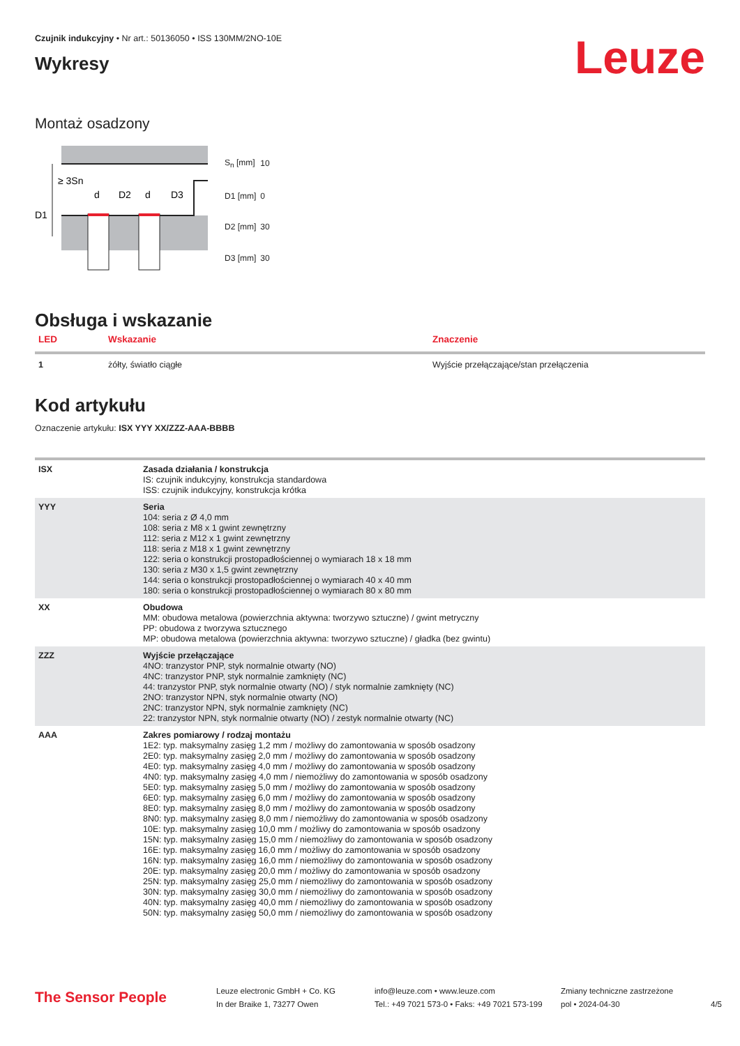Czujnik indukcyjny • Nr art.: 50136050 • ISS 130MM/2NO-10E
Wykresy
Leuze
Montaż osadzony
≥ 3Sn
d
D2
d
D3
D1
| S<sub>n</sub> [mm] | 10 |
| D1 [mm] | 0 |
| D2 [mm] | 30 |
| D3 [mm] | 30 |
Obsługa i wskazanie
| LED | Wskazanie | Znaczenie |
| --- | --- | --- |
| 1 | żółty, światło ciągłe | Wyjście przełączające/stan przełączenia |
Kod artykułu
Oznaczenie artykułu: ISX YYY XX/ZZZ-AAA-BBBB
| ISX | Zasada działania / konstrukcja IS: czujnik indukcyjny, konstrukcja standardowa ISS: czujnik indukcyjny, konstrukcja krótka |
| YYY | Seria 104: seria z Ø 4,0 mm 108: seria z M8 x 1 gwint zewnętrzny 112: seria z M12 x 1 gwint zewnętrzny 118: seria z M18 x 1 gwint zewnętrzny 122: seria o konstrukcji prostopadłościennej o wymiarach 18 x 18 mm 130: seria z M30 x 1,5 gwint zewnętrzny 144: seria o konstrukcji prostopadłościennej o wymiarach 40 x 40 mm 180: seria o konstrukcji prostopadłościennej o wymiarach 80 x 80 mm |
| XX | Obudowa MM: obudowa metalowa (powierzchnia aktywna: tworzywo sztuczne) / gwint metryczny PP: obudowa z tworzywa sztucznego MP: obudowa metalowa (powierzchnia aktywna: tworzywo sztuczne) / gładka (bez gwintu) |
| ZZZ | Wyjście przełączające 4NO: tranzystor PNP, styk normalnie otwarty (NO) 4NC: tranzystor PNP, styk normalnie zamknięty (NC) 44: tranzystor PNP, styk normalnie otwarty (NO) / styk normalnie zamknięty (NC) 2NO: tranzystor NPN, styk normalnie otwarty (NO) 2NC: tranzystor NPN, styk normalnie zamknięty (NC) 22: tranzystor NPN, styk normalnie otwarty (NO) / zestyk normalnie otwarty (NC) |
| AAA | Zakres pomiarowy / rodzaj montażu 1E2: typ. maksymalny zasięg 1,2 mm / możliwy do zamontowania w sposób osadzony 2E0: typ. maksymalny zasięg 2,0 mm / możliwy do zamontowania w sposób osadzony 4E0: typ. maksymalny zasięg 4,0 mm / możliwy do zamontowania w sposób osadzony 4N0: typ. maksymalny zasięg 4,0 mm / niemożliwy do zamontowania w sposób osadzony 5E0: typ. maksymalny zasięg 5,0 mm / możliwy do zamontowania w sposób osadzony 6E0: typ. maksymalny zasięg 6,0 mm / możliwy do zamontowania w sposób osadzony 8E0: typ. maksymalny zasięg 8,0 mm / możliwy do zamontowania w sposób osadzony 8N0: typ. maksymalny zasięg 8,0 mm / niemożliwy do zamontowania w sposób osadzony 10E: typ. maksymalny zasięg 10,0 mm / możliwy do zamontowania w sposób osadzony 15N: typ. maksymalny zasięg 15,0 mm / niemożliwy do zamontowania w sposób osadzony 16E: typ. maksymalny zasięg 16,0 mm / możliwy do zamontowania w sposób osadzony 16N: typ. maksymalny zasięg 16,0 mm / niemożliwy do zamontowania w sposób osadzony 20E: typ. maksymalny zasięg 20,0 mm / możliwy do zamontowania w sposób osadzony 25N: typ. maksymalny zasięg 25,0 mm / niemożliwy do zamontowania w sposób osadzony 30N: typ. maksymalny zasięg 30,0 mm / niemożliwy do zamontowania w sposób osadzony 40N: typ. maksymalny zasięg 40,0 mm / niemożliwy do zamontowania w sposób osadzony 50N: typ. maksymalny zasięg 50,0 mm / niemożliwy do zamontowania w sposób osadzony |
The Sensor People
Leuze electronic GmbH + Co. KG
In der Braike 1, 73277 Owen
info@leuze.com • www.leuze.com
Tel.: +49 7021 573-0 • Faks: +49 7021 573-199
Zmiany techniczne zastrzeżone
pol • 2024-04-30
4/5